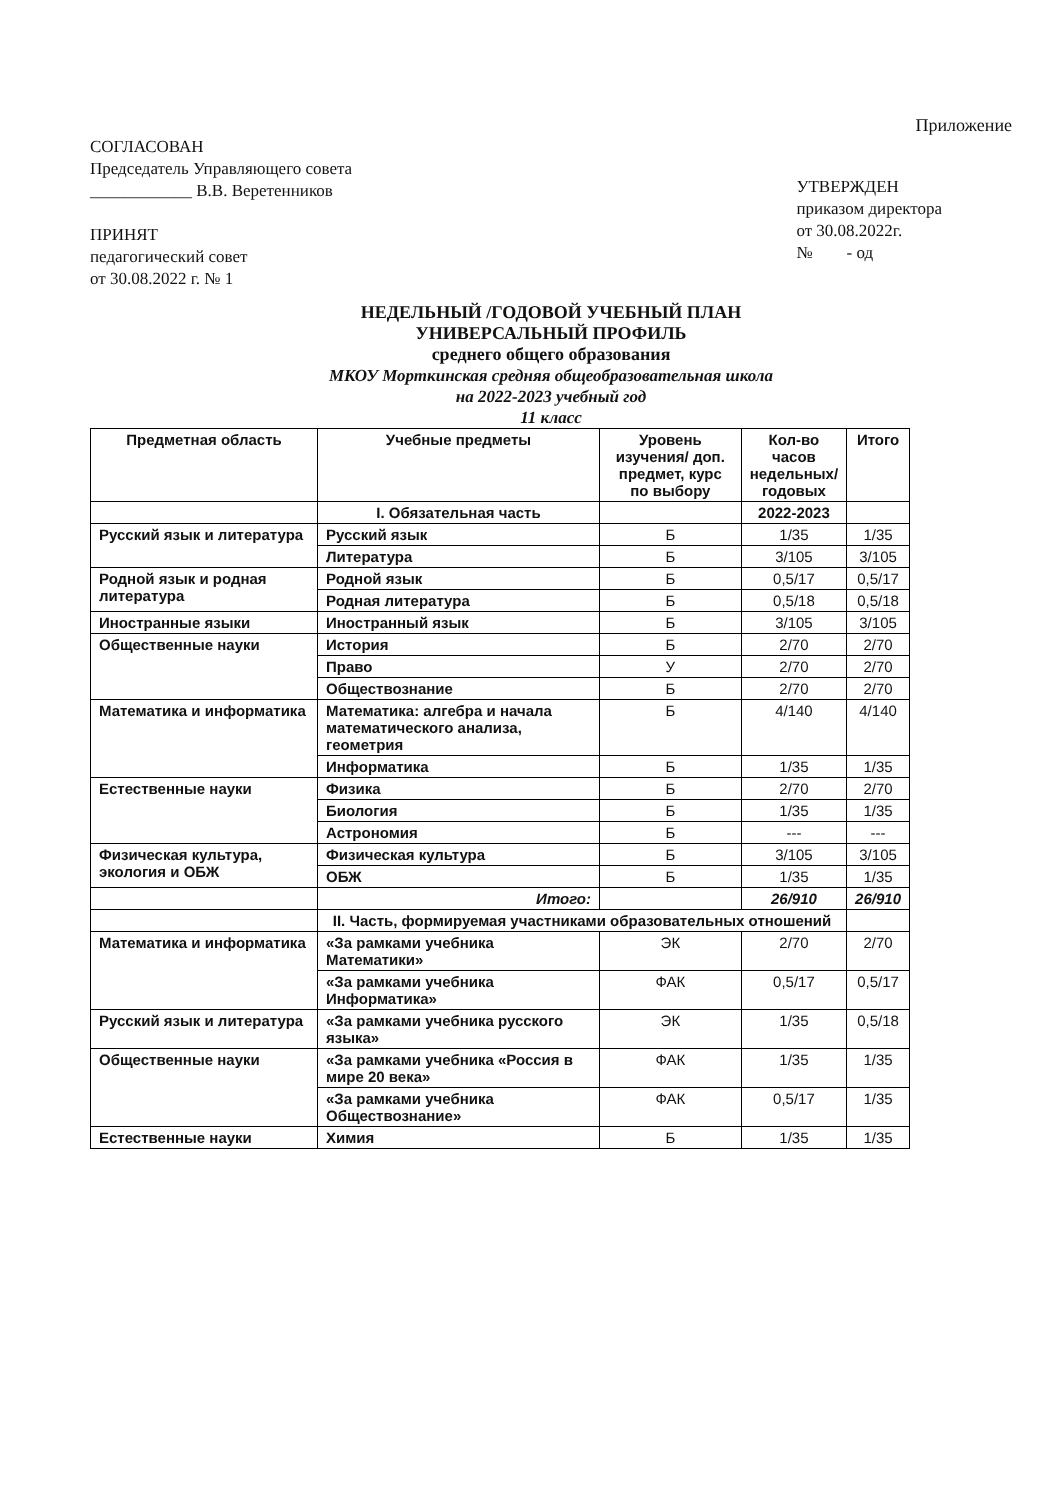Приложение
СОГЛАСОВАН
Председатель Управляющего совета
____________ В.В. Веретенников
ПРИНЯТ
педагогический совет
от 30.08.2022 г. № 1
УТВЕРЖДЕН
приказом директора
от 30.08.2022г.
№ - од
НЕДЕЛЬНЫЙ /ГОДОВОЙ УЧЕБНЫЙ ПЛАН
УНИВЕРСАЛЬНЫЙ ПРОФИЛЬ
среднего общего образования
МКОУ Морткинская средняя общеобразовательная школа
на 2022-2023 учебный год
11 класс
| Предметная область | Учебные предметы | Уровень изучения/ доп. предмет, курс по выбору | Кол-во часов недельных/ годовых | Итого |
| --- | --- | --- | --- | --- |
| | I. Обязательная часть | | 2022-2023 | |
| Русский язык и литература | Русский язык | Б | 1/35 | 1/35 |
| | Литература | Б | 3/105 | 3/105 |
| Родной язык и родная литература | Родной язык | Б | 0,5/17 | 0,5/17 |
| | Родная литература | Б | 0,5/18 | 0,5/18 |
| Иностранные языки | Иностранный язык | Б | 3/105 | 3/105 |
| Общественные науки | История | Б | 2/70 | 2/70 |
| | Право | У | 2/70 | 2/70 |
| | Обществознание | Б | 2/70 | 2/70 |
| Математика и информатика | Математика: алгебра и начала математического анализа, геометрия | Б | 4/140 | 4/140 |
| | Информатика | Б | 1/35 | 1/35 |
| Естественные науки | Физика | Б | 2/70 | 2/70 |
| | Биология | Б | 1/35 | 1/35 |
| | Астрономия | Б | --- | --- |
| Физическая культура, экология и ОБЖ | Физическая культура | Б | 3/105 | 3/105 |
| | ОБЖ | Б | 1/35 | 1/35 |
| | Итого: | | 26/910 | 26/910 |
| | II. Часть, формируемая участниками образовательных отношений | | | |
| Математика и информатика | «За рамками учебника Математики» | ЭК | 2/70 | 2/70 |
| | «За рамками учебника Информатика» | ФАК | 0,5/17 | 0,5/17 |
| Русский язык и литература | «За рамками учебника русского языка» | ЭК | 1/35 | 0,5/18 |
| Общественные науки | «За рамками учебника «Россия в мире 20 века» | ФАК | 1/35 | 1/35 |
| | «За рамками учебника Обществознание» | ФАК | 0,5/17 | 1/35 |
| Естественные науки | Химия | Б | 1/35 | 1/35 |